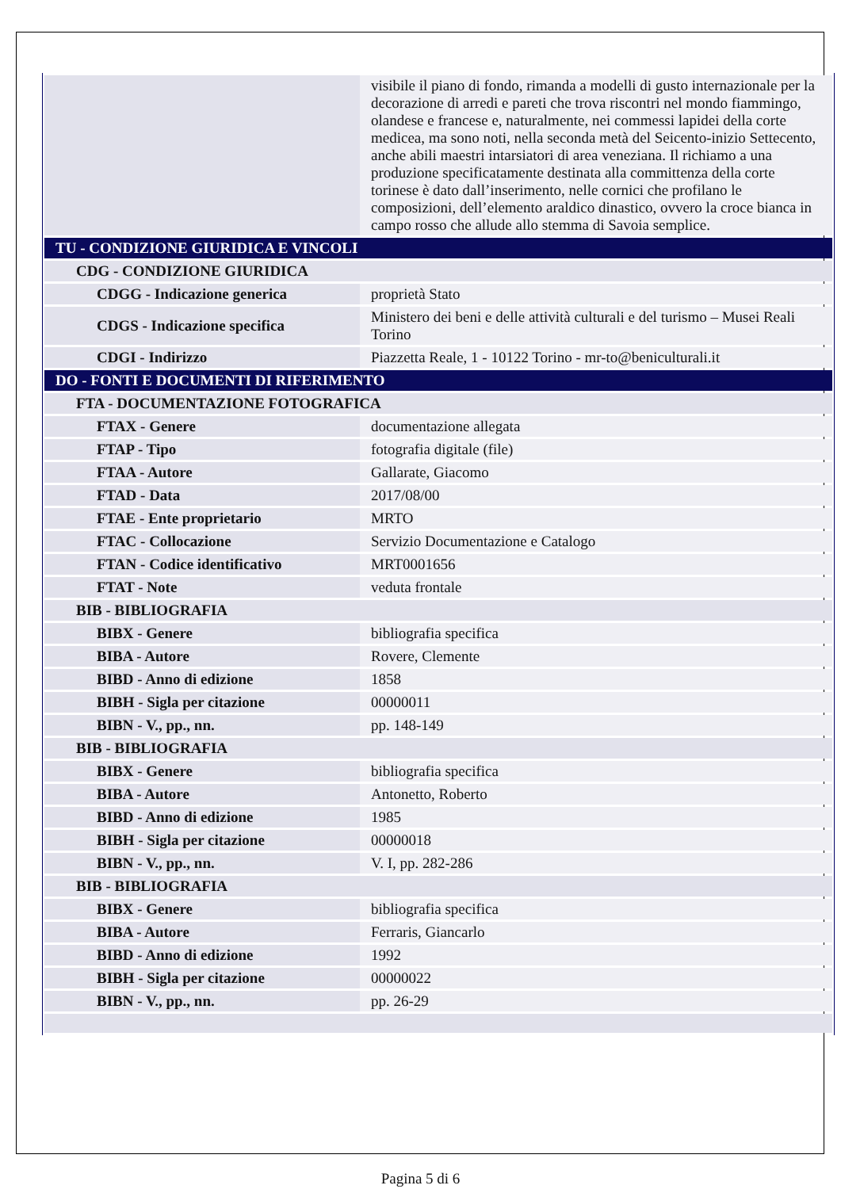| | visibile il piano di fondo, rimanda a modelli di gusto internazionale per la decorazione di arredi e pareti che trova riscontri nel mondo fiammingo, olandese e francese e, naturalmente, nei commessi lapidei della corte medicea, ma sono noti, nella seconda metà del Seicento-inizio Settecento, anche abili maestri intarsiatori di area veneziana. Il richiamo a una produzione specificatamente destinata alla committenza della corte torinese è dato dall’inserimento, nelle cornici che profilano le composizioni, dell’elemento araldico dinastico, ovvero la croce bianca in campo rosso che allude allo stemma di Savoia semplice. |
| TU - CONDIZIONE GIURIDICA E VINCOLI | |
| CDG - CONDIZIONE GIURIDICA | |
| CDGG - Indicazione generica | proprietà Stato |
| CDGS - Indicazione specifica | Ministero dei beni e delle attività culturali e del turismo – Musei Reali Torino |
| CDGI - Indirizzo | Piazzetta Reale, 1 - 10122 Torino - mr-to@beniculturali.it |
| DO - FONTI E DOCUMENTI DI RIFERIMENTO | |
| FTA - DOCUMENTAZIONE FOTOGRAFICA | |
| FTAX - Genere | documentazione allegata |
| FTAP - Tipo | fotografia digitale (file) |
| FTAA - Autore | Gallarate, Giacomo |
| FTAD - Data | 2017/08/00 |
| FTAE - Ente proprietario | MRTO |
| FTAC - Collocazione | Servizio Documentazione e Catalogo |
| FTAN - Codice identificativo | MRT0001656 |
| FTAT - Note | veduta frontale |
| BIB - BIBLIOGRAFIA | |
| BIBX - Genere | bibliografia specifica |
| BIBA - Autore | Rovere, Clemente |
| BIBD - Anno di edizione | 1858 |
| BIBH - Sigla per citazione | 00000011 |
| BIBN - V., pp., nn. | pp. 148-149 |
| BIB - BIBLIOGRAFIA | |
| BIBX - Genere | bibliografia specifica |
| BIBA - Autore | Antonetto, Roberto |
| BIBD - Anno di edizione | 1985 |
| BIBH - Sigla per citazione | 00000018 |
| BIBN - V., pp., nn. | V. I, pp. 282-286 |
| BIB - BIBLIOGRAFIA | |
| BIBX - Genere | bibliografia specifica |
| BIBA - Autore | Ferraris, Giancarlo |
| BIBD - Anno di edizione | 1992 |
| BIBH - Sigla per citazione | 00000022 |
| BIBN - V., pp., nn. | pp. 26-29 |
Pagina 5 di 6